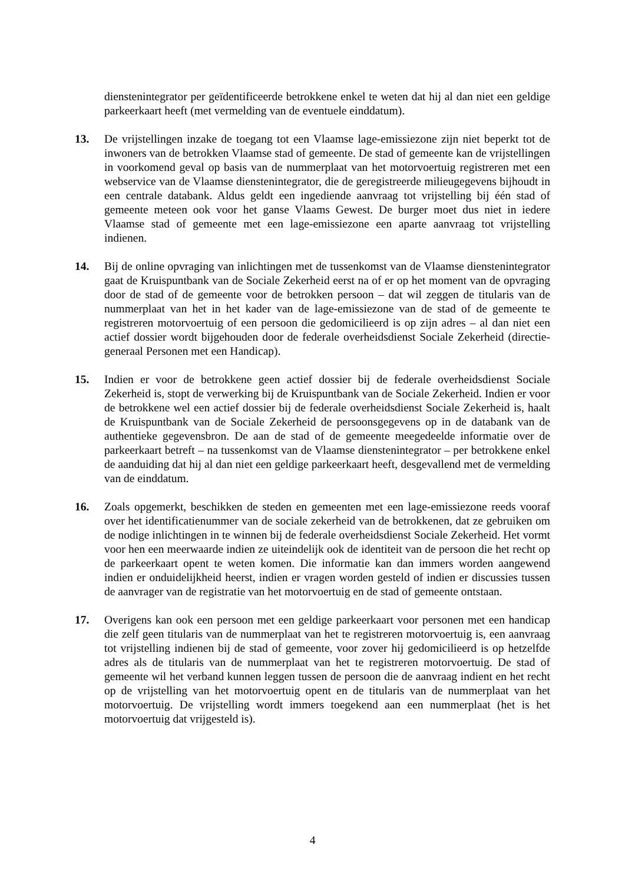dienstenintegrator per geïdentificeerde betrokkene enkel te weten dat hij al dan niet een geldige parkeerkaart heeft (met vermelding van de eventuele einddatum).
13. De vrijstellingen inzake de toegang tot een Vlaamse lage-emissiezone zijn niet beperkt tot de inwoners van de betrokken Vlaamse stad of gemeente. De stad of gemeente kan de vrijstellingen in voorkomend geval op basis van de nummerplaat van het motorvoertuig registreren met een webservice van de Vlaamse dienstenintegrator, die de geregistreerde milieugegevens bijhoudt in een centrale databank. Aldus geldt een ingediende aanvraag tot vrijstelling bij één stad of gemeente meteen ook voor het ganse Vlaams Gewest. De burger moet dus niet in iedere Vlaamse stad of gemeente met een lage-emissiezone een aparte aanvraag tot vrijstelling indienen.
14. Bij de online opvraging van inlichtingen met de tussenkomst van de Vlaamse dienstenintegrator gaat de Kruispuntbank van de Sociale Zekerheid eerst na of er op het moment van de opvraging door de stad of de gemeente voor de betrokken persoon – dat wil zeggen de titularis van de nummerplaat van het in het kader van de lage-emissiezone van de stad of de gemeente te registreren motorvoertuig of een persoon die gedomicilieerd is op zijn adres – al dan niet een actief dossier wordt bijgehouden door de federale overheidsdienst Sociale Zekerheid (directie-generaal Personen met een Handicap).
15. Indien er voor de betrokkene geen actief dossier bij de federale overheidsdienst Sociale Zekerheid is, stopt de verwerking bij de Kruispuntbank van de Sociale Zekerheid. Indien er voor de betrokkene wel een actief dossier bij de federale overheidsdienst Sociale Zekerheid is, haalt de Kruispuntbank van de Sociale Zekerheid de persoonsgegevens op in de databank van de authentieke gegevensbron. De aan de stad of de gemeente meegedeelde informatie over de parkeerkaart betreft – na tussenkomst van de Vlaamse dienstenintegrator – per betrokkene enkel de aanduiding dat hij al dan niet een geldige parkeerkaart heeft, desgevallend met de vermelding van de einddatum.
16. Zoals opgemerkt, beschikken de steden en gemeenten met een lage-emissiezone reeds vooraf over het identificatienummer van de sociale zekerheid van de betrokkenen, dat ze gebruiken om de nodige inlichtingen in te winnen bij de federale overheidsdienst Sociale Zekerheid. Het vormt voor hen een meerwaarde indien ze uiteindelijk ook de identiteit van de persoon die het recht op de parkeerkaart opent te weten komen. Die informatie kan dan immers worden aangewend indien er onduidelijkheid heerst, indien er vragen worden gesteld of indien er discussies tussen de aanvrager van de registratie van het motorvoertuig en de stad of gemeente ontstaan.
17. Overigens kan ook een persoon met een geldige parkeerkaart voor personen met een handicap die zelf geen titularis van de nummerplaat van het te registreren motorvoertuig is, een aanvraag tot vrijstelling indienen bij de stad of gemeente, voor zover hij gedomicilieerd is op hetzelfde adres als de titularis van de nummerplaat van het te registreren motorvoertuig. De stad of gemeente wil het verband kunnen leggen tussen de persoon die de aanvraag indient en het recht op de vrijstelling van het motorvoertuig opent en de titularis van de nummerplaat van het motorvoertuig. De vrijstelling wordt immers toegekend aan een nummerplaat (het is het motorvoertuig dat vrijgesteld is).
4